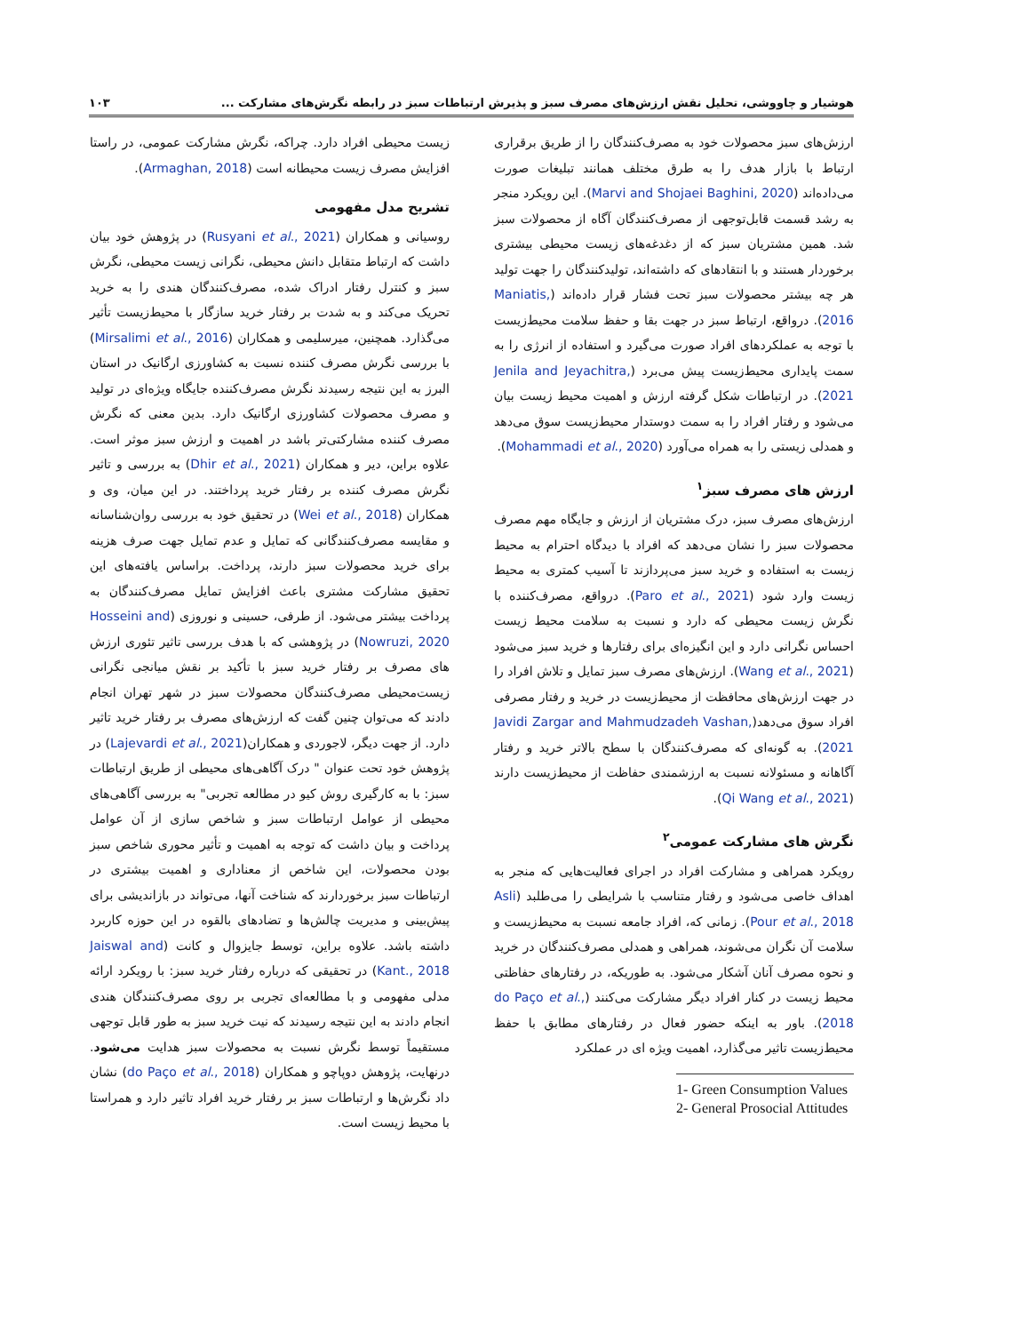هوشیار و چاووشی، تحلیل نقش ارزش‌های مصرف سبز و پذیرش ارتباطات سبز در رابطه نگرش‌های مشارکت ... ۱۰۳
ارزش‌های سبز محصولات خود به مصرف‌کنندگان را از طریق برقراری ارتباط با بازار هدف را به طرق مختلف همانند تبلیغات صورت می‌داده‌اند (Marvi and Shojaei Baghini, 2020). این رویکرد منجر به رشد قسمت قابل‌توجهی از مصرف‌کنندگان آگاه از محصولات سبز شد. همین مشتریان سبز که از دغدغه‌های زیست محیطی بیشتری برخوردار هستند و با انتقادهای که داشته‌اند، تولیدکنندگان را جهت تولید هر چه بیشتر محصولات سبز تحت فشار قرار داده‌اند (Maniatis, 2016). درواقع، ارتباط سبز در جهت بقا و حفظ سلامت محیط‌زیست با توجه به عملکردهای افراد صورت می‌گیرد و استفاده از انرژی را به سمت پایداری محیط‌زیست پیش می‌برد (Jenila and Jeyachitra, 2021). در ارتباطات شکل گرفته ارزش و اهمیت محیط زیست بیان می‌شود و رفتار افراد را به سمت دوستدار محیط‌زیست سوق می‌دهد و همدلی زیستی را به همراه می‌آورد (Mohammadi et al., 2020).
ارزش های مصرف سبز<sup>۱</sup>
ارزش‌های مصرف سبز، درک مشتریان از ارزش و جایگاه مهم مصرف محصولات سبز را نشان می‌دهد که افراد با دیدگاه احترام به محیط زیست به استفاده و خرید سبز می‌پردازند تا آسیب کمتری به محیط زیست وارد شود (Paro et al., 2021). درواقع، مصرف‌کننده با نگرش زیست محیطی که دارد و نسبت به سلامت محیط زیست احساس نگرانی دارد و این انگیزه‌ای برای رفتارها و خرید سبز می‌شود (Wang et al., 2021). ارزش‌های مصرف سبز تمایل و تلاش افراد را در جهت ارزش‌های محافظت از محیط‌زیست در خرید و رفتار مصرفی افراد سوق می‌دهد(Javidi Zargar and Mahmudzadeh Vashan, 2021). به گونه‌ای که مصرف‌کنندگان با سطح بالاتر خرید و رفتار آگاهانه و مسئولانه نسبت به ارزشمندی حفاظت از محیط‌زیست دارند (Qi Wang et al., 2021).
نگرش های مشارکت عمومی<sup>۲</sup>
رویکرد همراهی و مشارکت افراد در اجرای فعالیت‌هایی که منجر به اهداف خاصی می‌شود و رفتار متناسب با شرایطی را می‌طلبد (Asli Pour et al., 2018). زمانی که، افراد جامعه نسبت به محیط‌زیست و سلامت آن نگران می‌شوند، همراهی و همدلی مصرف‌کنندگان در خرید و نحوه مصرف آنان آشکار می‌شود. به طوریکه، در رفتارهای حفاظتی محیط زیست در کنار افراد دیگر مشارکت می‌کنند (do Paço et al., 2018). باور به اینکه حضور فعال در رفتارهای مطابق با حفظ محیط‌زیست تاثیر می‌گذارد، اهمیت ویژه ای در عملکرد
1- Green Consumption Values
2- General Prosocial Attitudes
زیست محیطی افراد دارد. چراکه، نگرش مشارکت عمومی، در راستا افزایش مصرف زیست محیطانه است (Armaghan, 2018).
تشریح مدل مفهومی
روسیانی و همکاران (Rusyani et al., 2021) در پژوهش خود بیان داشت که ارتباط متقابل دانش محیطی، نگرانی زیست محیطی، نگرش سبز و کنترل رفتار ادراک شده، مصرف‌کنندگان هندی را به خرید تحریک می‌کند و به شدت بر رفتار خرید سازگار با محیط‌زیست تأثیر می‌گذارد. همچنین، میرسلیمی و همکاران (Mirsalimi et al., 2016) با بررسی نگرش مصرف کننده نسبت به کشاورزی ارگانیک در استان البرز به این نتیجه رسیدند نگرش مصرف‌کننده جایگاه ویژه‌ای در تولید و مصرف محصولات کشاورزی ارگانیک دارد. بدین معنی که نگرش مصرف کننده مشارکتی‌تر باشد در اهمیت و ارزش سبز موثر است. علاوه براین، دیر و همکاران (Dhir et al., 2021) به بررسی و تاثیر نگرش مصرف کننده بر رفتار خرید پرداختند. در این میان، وی و همکاران (Wei et al., 2018) در تحقیق خود به بررسی روان‌شناسانه و مقایسه مصرف‌کنندگانی که تمایل و عدم تمایل جهت صرف هزینه برای خرید محصولات سبز دارند، پرداخت. براساس یافته‌های این تحقیق مشارکت مشتری باعث افزایش تمایل مصرف‌کنندگان به پرداخت بیشتر می‌شود. از طرفی، حسینی و نوروزی (Hosseini and Nowruzi, 2020) در پژوهشی که با هدف بررسی تاثیر تئوری ارزش های مصرف بر رفتار خرید سبز با تأکید بر نقش میانجی نگرانی زیست‌محیطی مصرف‌کنندگان محصولات سبز در شهر تهران انجام دادند که می‌توان چنین گفت که ارزش‌های مصرف بر رفتار خرید تاثیر دارد. از جهت دیگر، لاجوردی و همکاران(Lajevardi et al., 2021) در پژوهش خود تحت عنوان " درک آگاهی‌های محیطی از طریق ارتباطات سبز: با به کارگیری روش کیو در مطالعه تجربی" به بررسی آگاهی‌های محیطی از عوامل ارتباطات سبز و شاخص سازی از آن عوامل پرداخت و بیان داشت که توجه به اهمیت و تأثیر محوری شاخص سبز بودن محصولات، این شاخص از معناداری و اهمیت بیشتری در ارتباطات سبز برخوردارند که شناخت آنها، می‌تواند در بازاندیشی برای پیش‌بینی و مدیریت چالش‌ها و تضادهای بالقوه در این حوزه کاربرد داشته باشد. علاوه براین، توسط جایزوال و کانت (Jaiswal and Kant., 2018) در تحقیقی که درباره رفتار خرید سبز: با رویکرد ارائه مدلی مفهومی و با مطالعه‌ای تجربی بر روی مصرف‌کنندگان هندی انجام دادند به این نتیجه رسیدند که نیت خرید سبز به طور قابل توجهی مستقیماً توسط نگرش نسبت به محصولات سبز هدایت می‌شود. درنهایت، پژوهش دوپاچو و همکاران (do Paço et al., 2018) نشان داد نگرش‌ها و ارتباطات سبز بر رفتار خرید افراد تاثیر دارد و همراستا با محیط زیست است.